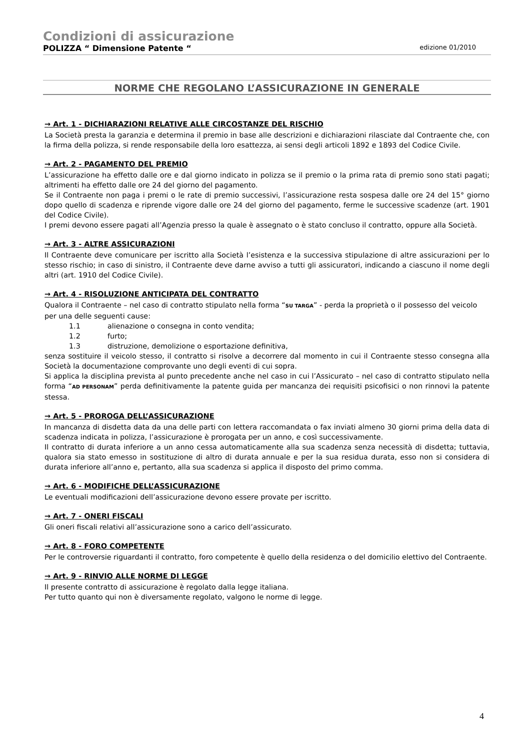Condizioni di assicurazione
POLIZZA “ Dimensione Patente “edizione 01/2010
NORME CHE REGOLANO L’ASSICURAZIONE IN GENERALE
→ Art. 1 - DICHIARAZIONI RELATIVE ALLE CIRCOSTANZE DEL RISCHIO
La Società presta la garanzia e determina il premio in base alle descrizioni e dichiarazioni rilasciate dal Contraente che, con la firma della polizza, si rende responsabile della loro esattezza, ai sensi degli articoli 1892 e 1893 del Codice Civile.
→ Art. 2 - PAGAMENTO DEL PREMIO
L’assicurazione ha effetto dalle ore e dal giorno indicato in polizza se il premio o la prima rata di premio sono stati pagati; altrimenti ha effetto dalle ore 24 del giorno del pagamento.
Se il Contraente non paga i premi o le rate di premio successivi, l’assicurazione resta sospesa dalle ore 24 del 15° giorno dopo quello di scadenza e riprende vigore dalle ore 24 del giorno del pagamento, ferme le successive scadenze (art. 1901 del Codice Civile).
I premi devono essere pagati all’Agenzia presso la quale è assegnato o è stato concluso il contratto, oppure alla Società.
→ Art. 3 - ALTRE ASSICURAZIONI
Il Contraente deve comunicare per iscritto alla Società l’esistenza e la successiva stipulazione di altre assicurazioni per lo stesso rischio; in caso di sinistro, il Contraente deve darne avviso a tutti gli assicuratori, indicando a ciascuno il nome degli altri (art. 1910 del Codice Civile).
→ Art. 4 - RISOLUZIONE ANTICIPATA DEL CONTRATTO
Qualora il Contraente – nel caso di contratto stipulato nella forma “SU TARGA” - perda la proprietà o il possesso del veicolo per una delle seguenti cause:
1.1 alienazione o consegna in conto vendita;
1.2 furto;
1.3 distruzione, demolizione o esportazione definitiva,
senza sostituire il veicolo stesso, il contratto si risolve a decorrere dal momento in cui il Contraente stesso consegna alla Società la documentazione comprovante uno degli eventi di cui sopra.
Si applica la disciplina prevista al punto precedente anche nel caso in cui l’Assicurato – nel caso di contratto stipulato nella forma “AD PERSONAM” perda definitivamente la patente guida per mancanza dei requisiti psicofisici o non rinnovi la patente stessa.
→ Art. 5 - PROROGA DELL’ASSICURAZIONE
In mancanza di disdetta data da una delle parti con lettera raccomandata o fax inviati almeno 30 giorni prima della data di scadenza indicata in polizza, l’assicurazione è prorogata per un anno, e così successivamente.
Il contratto di durata inferiore a un anno cessa automaticamente alla sua scadenza senza necessità di disdetta; tuttavia, qualora sia stato emesso in sostituzione di altro di durata annuale e per la sua residua durata, esso non si considera di durata inferiore all’anno e, pertanto, alla sua scadenza si applica il disposto del primo comma.
→ Art. 6 - MODIFICHE DELL’ASSICURAZIONE
Le eventuali modificazioni dell’assicurazione devono essere provate per iscritto.
→ Art. 7 - ONERI FISCALI
Gli oneri fiscali relativi all’assicurazione sono a carico dell’assicurato.
→ Art. 8 - FORO COMPETENTE
Per le controversie riguardanti il contratto, foro competente è quello della residenza o del domicilio elettivo del Contraente.
→ Art. 9 - RINVIO ALLE NORME DI LEGGE
Il presente contratto di assicurazione è regolato dalla legge italiana.
Per tutto quanto qui non è diversamente regolato, valgono le norme di legge.
4